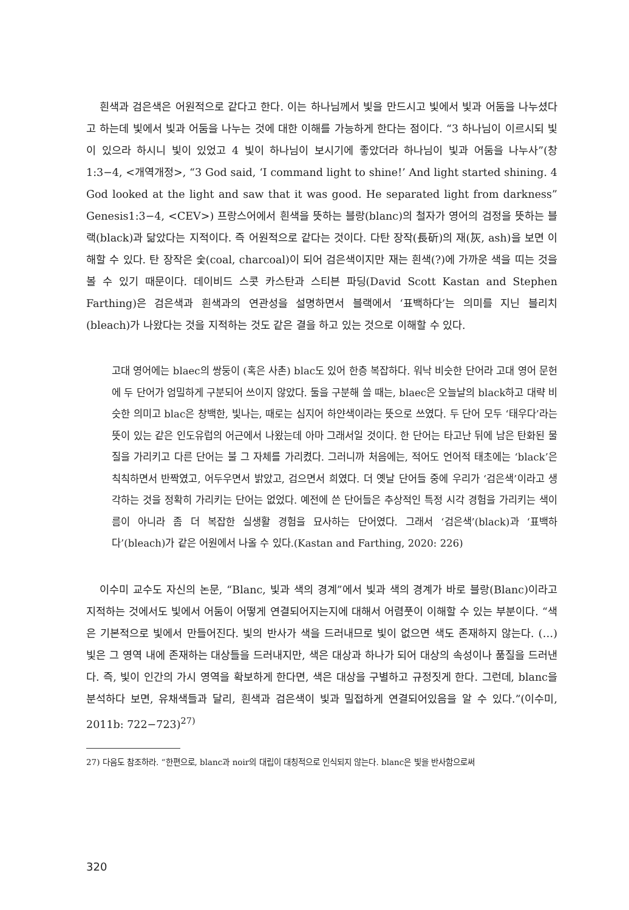흰색과 검은색은 어원적으로 같다고 한다. 이는 하나님께서 빛을 만드시고 빛에서 빛과 어둠을 나누셨다고 하는데 빛에서 빛과 어둠을 나누는 것에 대한 이해를 가능하게 한다는 점이다. “3 하나님이 이르시되 빛이 있으라 하시니 빛이 있었고 4 빛이 하나님이 보시기에 좋았더라 하나님이 빛과 어둠을 나누사”(창1:3−4, <개역개정>, “3 God said, ‘I command light to shine!’ And light started shining. 4 God looked at the light and saw that it was good. He separated light from darkness” Genesis1:3−4, <CEV>) 프랑스어에서 흰색을 뜻하는 블랑(blanc)의 철자가 영어의 검정을 뜻하는 블랙(black)과 닮았다는 지적이다. 즉 어원적으로 같다는 것이다. 다탄 장작(長斫)의 재(灰, ash)을 보면 이해할 수 있다. 탄 장작은 숯(coal, charcoal)이 되어 검은색이지만 재는 흰색(?)에 가까운 색을 띠는 것을 볼 수 있기 때문이다. 데이비드 스콧 카스탄과 스티븐 파딩(David Scott Kastan and Stephen Farthing)은 검은색과 흰색과의 연관성을 설명하면서 블랙에서 ‘표백하다’는 의미를 지닌 블리치(bleach)가 나왔다는 것을 지적하는 것도 같은 결을 하고 있는 것으로 이해할 수 있다.
고대 영어에는 blaec의 쌍둥이 (혹은 사촌) blac도 있어 한층 복잡하다. 워낙 비슷한 단어라 고대 영어 문헌에 두 단어가 엄밀하게 구분되어 쓰이지 않았다. 둘을 구분해 쓸 때는, blaec은 오늘날의 black하고 대략 비슷한 의미고 blac은 창백한, 빛나는, 때로는 심지어 하얀색이라는 뜻으로 쓰였다. 두 단어 모두 ‘태우다’라는 뜻이 있는 같은 인도유럽의 어근에서 나왔는데 아마 그래서일 것이다. 한 단어는 타고난 뒤에 남은 탄화된 물질을 가리키고 다른 단어는 불 그 자체를 가리켰다. 그러니까 처음에는, 적어도 언어적 태초에는 ‘black’은 칙칙하면서 반짝였고, 어두우면서 밝았고, 검으면서 희였다. 더 옛날 단어들 중에 우리가 ‘검은색’이라고 생각하는 것을 정확히 가리키는 단어는 없었다. 예전에 쓴 단어들은 추상적인 특정 시각 경험을 가리키는 색이름이 아니라 좀 더 복잡한 실생활 경험을 묘사하는 단어였다. 그래서 ‘검은색’(black)과 ‘표백하다’(bleach)가 같은 어원에서 나올 수 있다.(Kastan and Farthing, 2020: 226)
이수미 교수도 자신의 논문, “Blanc, 빛과 색의 경계”에서 빛과 색의 경계가 바로 블랑(Blanc)이라고 지적하는 것에서도 빛에서 어둠이 어떻게 연결되어지는지에 대해서 어렴풋이 이해할 수 있는 부분이다. “색은 기본적으로 빛에서 만들어진다. 빛의 반사가 색을 드러내므로 빛이 없으면 색도 존재하지 않는다. (…) 빛은 그 영역 내에 존재하는 대상들을 드러내지만, 색은 대상과 하나가 되어 대상의 속성이나 품질을 드러낸다. 즉, 빛이 인간의 가시 영역을 확보하게 한다면, 색은 대상을 구별하고 규정짓게 한다. 그런데, blanc을 분석하다 보면, 유채색들과 달리, 흰색과 검은색이 빛과 밀접하게 연결되어있음을 알 수 있다.”(이수미, 2011b: 722−723)<sup>27)</sup>
27) 다음도 참조하라. “한편으로, blanc과 noir의 대립이 대칭적으로 인식되지 않는다. blanc은 빛을 반사함으로써
320